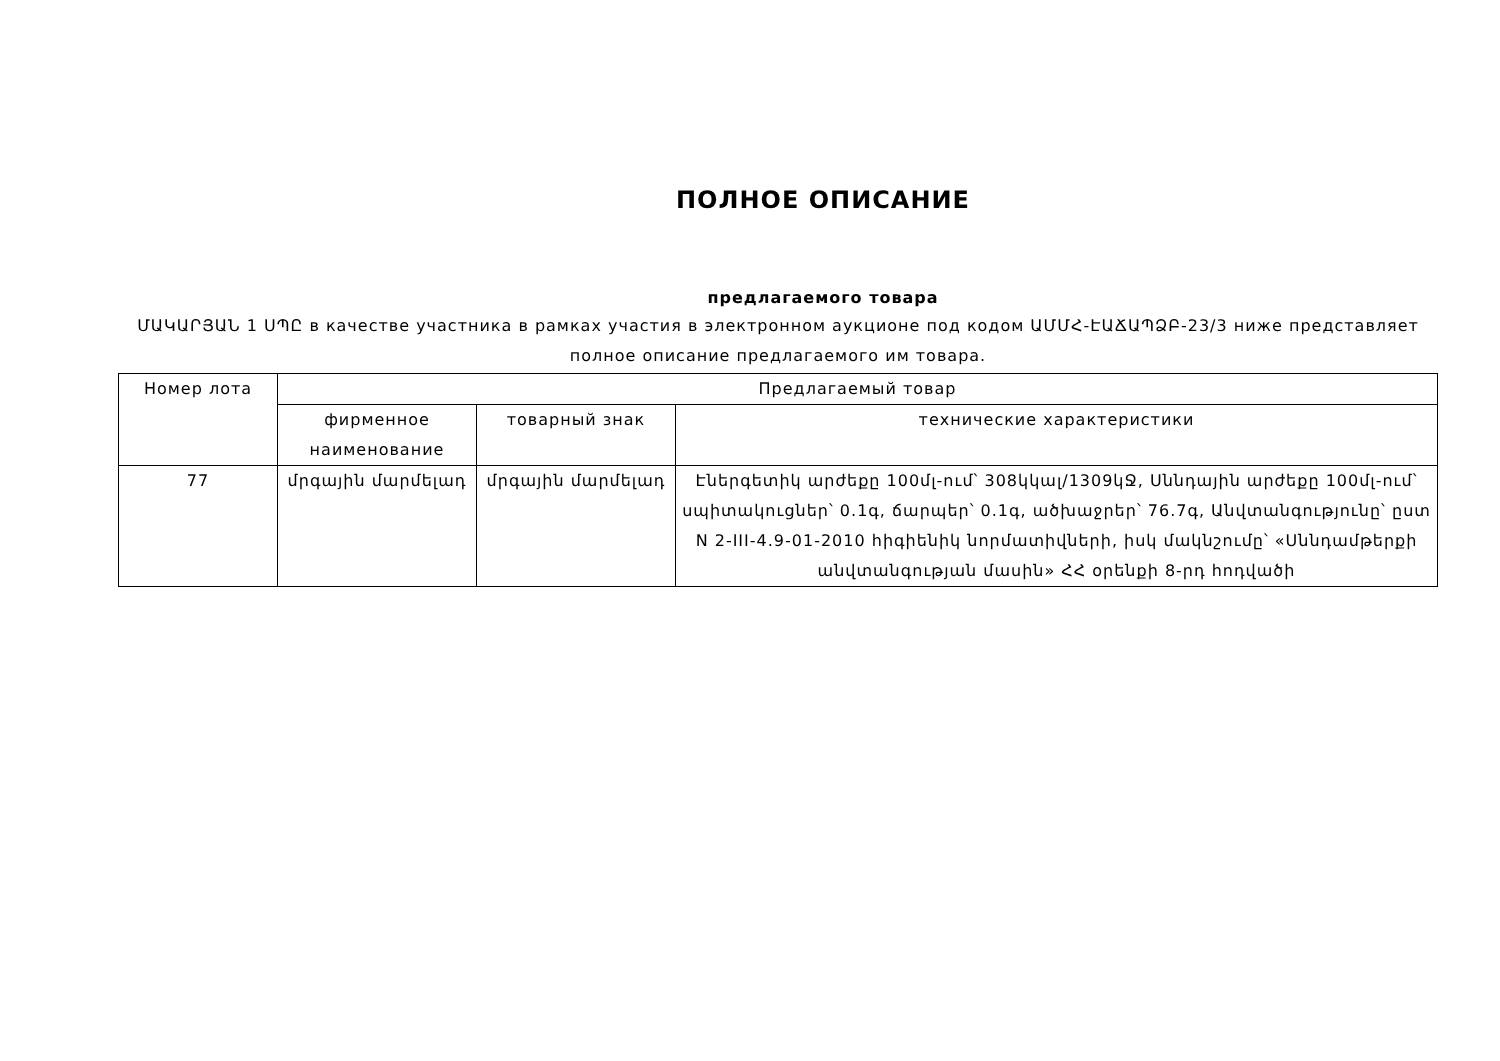ПОЛНОЕ ОПИСАНИЕ
предлагаемого товара
ՄԱԿԱՐՅԱՆ 1 ՍՊԸ в качестве участника в рамках участия в электронном аукционе под кодом ԱՄՄՀ-ԷԱՃԱՊՁԲ-23/3 ниже представляет полное описание предлагаемого им товара.
| Номер лота | Предлагаемый товар | | |
| | фирменное наименование | товарный знак | технические характеристики |
| 77 | մրգային մարմելադ | մրգային մարմելադ | Էներգետիկ արժեքը 100մլ-ում՝ 308կկալ/1309կՋ, Սննդային արժեքը 100մլ-ում՝ սպիտակուցներ՝ 0.1գ, ճարպեր՝ 0.1գ, ածխաջրեր՝ 76.7գ, Անվտանգությունը՝ ըստ N 2-III-4.9-01-2010 հիգիենիկ նորմատիվների, իսկ մակնշումը՝ «Սննդամթերքի անվտանգության մասին» ՀՀ օրենքի 8-րդ հոդվածի |